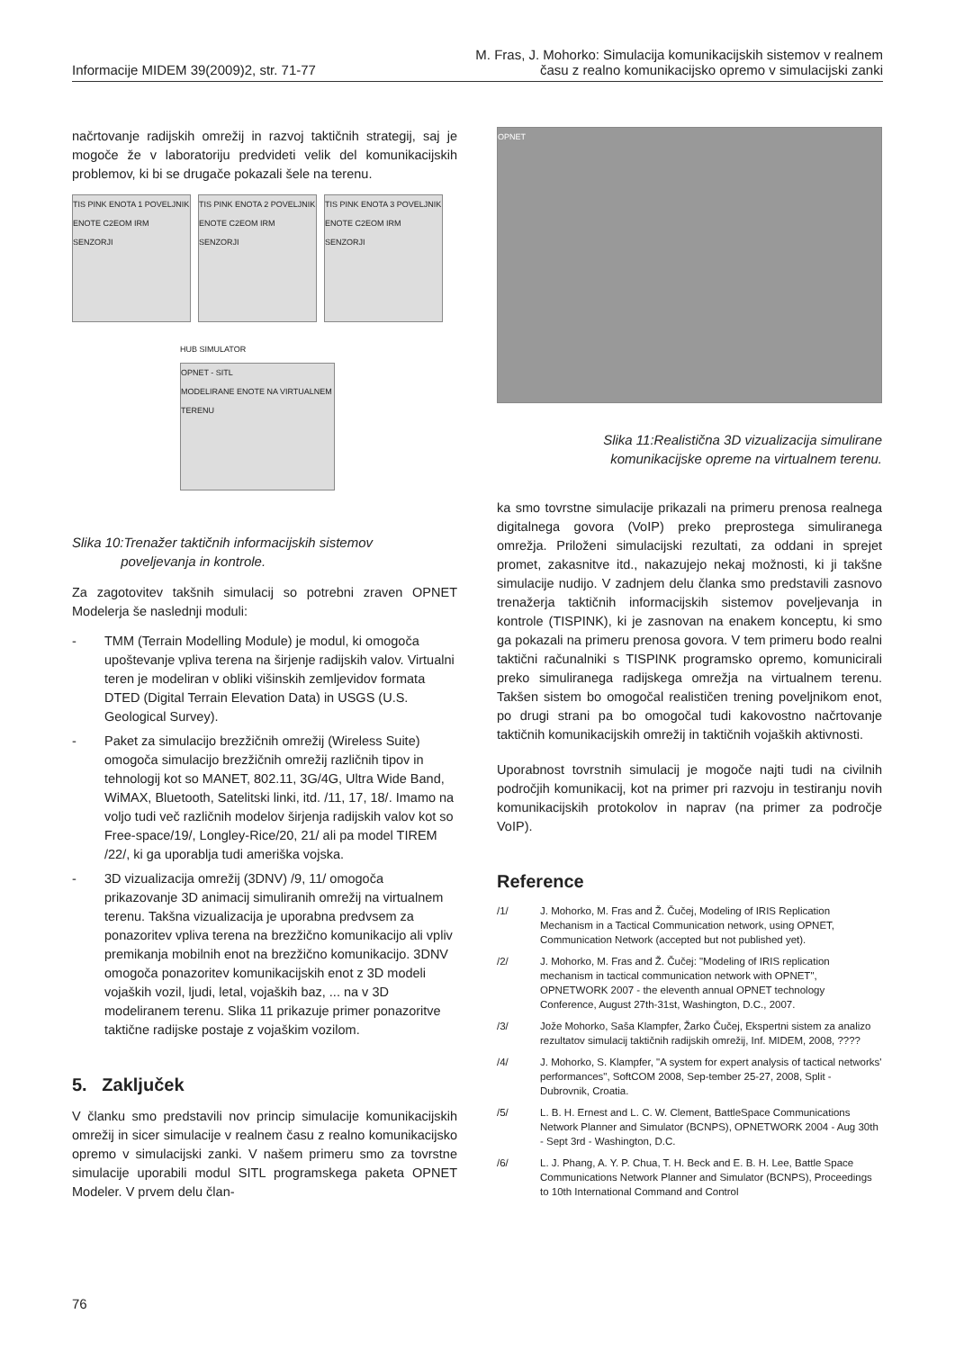Informacije MIDEM 39(2009)2, str. 71-77
M. Fras, J. Mohorko: Simulacija komunikacijskih sistemov v realnem
času z realno komunikacijsko opremo v simulacijski zanki
načrtovanje radijskih omrežij in razvoj taktičnih strategij, saj je mogoče že v laboratoriju predvideti velik del komunikacijskih problemov, ki bi se drugače pokazali šele na terenu.
TIS PINK ENOTA 1 POVELJNIK ENOTE C2EOM IRM SENZORJI
TIS PINK ENOTA 2 POVELJNIK ENOTE C2EOM IRM SENZORJI
TIS PINK ENOTA 3 POVELJNIK ENOTE C2EOM IRM SENZORJI
HUB SIMULATOR
OPNET - SITL
MODELIRANE ENOTE NA VIRTUALNEM TERENU
Slika 10:Trenažer taktičnih informacijskih sistemov
poveljevanja in kontrole.
Za zagotovitev takšnih simulacij so potrebni zraven OPNET Modelerja še naslednji moduli:
- TMM (Terrain Modelling Module) je modul, ki omogoča upoštevanje vpliva terena na širjenje radijskih valov. Virtualni teren je modeliran v obliki višinskih zemljevidov formata DTED (Digital Terrain Elevation Data) in USGS (U.S. Geological Survey).
- Paket za simulacijo brezžičnih omrežij (Wireless Suite) omogoča simulacijo brezžičnih omrežij različnih tipov in tehnologij kot so MANET, 802.11, 3G/4G, Ultra Wide Band, WiMAX, Bluetooth, Satelitski linki, itd. /11, 17, 18/. Imamo na voljo tudi več različnih modelov širjenja radijskih valov kot so Free-space/19/, Longley-Rice/20, 21/ ali pa model TIREM /22/, ki ga uporablja tudi ameriška vojska.
- 3D vizualizacija omrežij (3DNV) /9, 11/ omogoča prikazovanje 3D animacij simuliranih omrežij na virtualnem terenu. Takšna vizualizacija je uporabna predvsem za ponazoritev vpliva terena na brezžično komunikacijo ali vpliv premikanja mobilnih enot na brezžično komunikacijo. 3DNV omogoča ponazoritev komunikacijskih enot z 3D modeli vojaških vozil, ljudi, letal, vojaških baz, ... na v 3D modeliranem terenu. Slika 11 prikazuje primer ponazoritve taktične radijske postaje z vojaškim vozilom.
5. Zaključek
V članku smo predstavili nov princip simulacije komunikacijskih omrežij in sicer simulacije v realnem času z realno komunikacijsko opremo v simulacijski zanki. V našem primeru smo za tovrstne simulacije uporabili modul SITL programskega paketa OPNET Modeler. V prvem delu član-
OPNET
Slika 11:Realistična 3D vizualizacija simulirane
komunikacijske opreme na virtualnem terenu.
ka smo tovrstne simulacije prikazali na primeru prenosa realnega digitalnega govora (VoIP) preko preprostega simuliranega omrežja. Priloženi simulacijski rezultati, za oddani in sprejet promet, zakasnitve itd., nakazujejo nekaj možnosti, ki ji takšne simulacije nudijo. V zadnjem delu članka smo predstavili zasnovo trenažerja taktičnih informacijskih sistemov poveljevanja in kontrole (TISPINK), ki je zasnovan na enakem konceptu, ki smo ga pokazali na primeru prenosa govora. V tem primeru bodo realni taktični računalniki s TISPINK programsko opremo, komunicirali preko simuliranega radijskega omrežja na virtualnem terenu. Takšen sistem bo omogočal realističen trening poveljnikom enot, po drugi strani pa bo omogočal tudi kakovostno načrtovanje taktičnih komunikacijskih omrežij in taktičnih vojaških aktivnosti.
Uporabnost tovrstnih simulacij je mogoče najti tudi na civilnih področjih komunikacij, kot na primer pri razvoju in testiranju novih komunikacijskih protokolov in naprav (na primer za področje VoIP).
Reference
/1/ J. Mohorko, M. Fras and Ž. Čučej, Modeling of IRIS Replication Mechanism in a Tactical Communication network, using OPNET, Communication Network (accepted but not published yet).
/2/ J. Mohorko, M. Fras and Ž. Čučej: "Modeling of IRIS replication mechanism in tactical communication network with OPNET", OPNETWORK 2007 - the eleventh annual OPNET technology Conference, August 27th-31st, Washington, D.C., 2007.
/3/ Jože Mohorko, Saša Klampfer, Žarko Čučej, Ekspertni sistem za analizo rezultatov simulacij taktičnih radijskih omrežij, Inf. MIDEM, 2008, ????
/4/ J. Mohorko, S. Klampfer, "A system for expert analysis of tactical networks' performances", SoftCOM 2008, Sep-tember 25-27, 2008, Split - Dubrovnik, Croatia.
/5/ L. B. H. Ernest and L. C. W. Clement, BattleSpace Communications Network Planner and Simulator (BCNPS), OPNETWORK 2004 - Aug 30th - Sept 3rd - Washington, D.C.
/6/ L. J. Phang, A. Y. P. Chua, T. H. Beck and E. B. H. Lee, Battle Space Communications Network Planner and Simulator (BCNPS), Proceedings to 10th International Command and Control
76